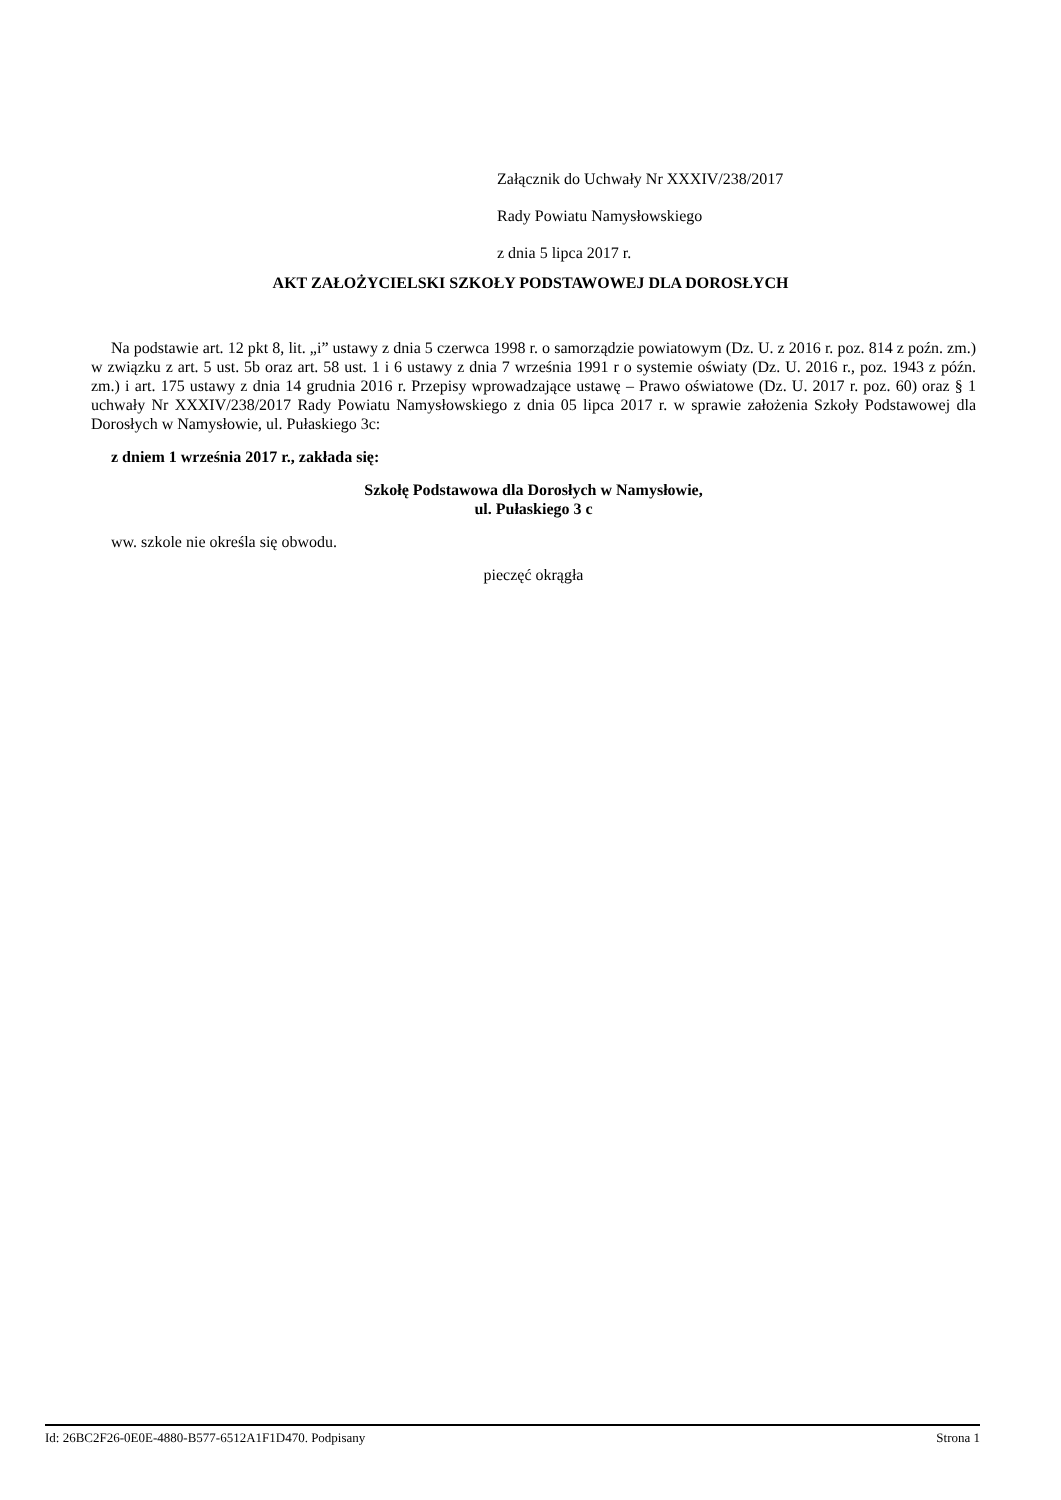Załącznik do Uchwały Nr XXXIV/238/2017
Rady Powiatu Namysłowskiego
z dnia 5 lipca 2017 r.
AKT ZAŁOŻYCIELSKI SZKOŁY PODSTAWOWEJ DLA DOROSŁYCH
Na podstawie art. 12 pkt 8, lit. „i” ustawy z dnia 5 czerwca 1998 r. o samorządzie powiatowym (Dz. U. z 2016 r. poz. 814 z poźn. zm.) w związku z art. 5 ust. 5b oraz art. 58 ust. 1 i 6 ustawy z dnia 7 września 1991 r o systemie oświaty (Dz. U. 2016 r., poz. 1943 z późn. zm.) i art. 175 ustawy z dnia 14 grudnia 2016 r. Przepisy wprowadzające ustawę – Prawo oświatowe (Dz. U. 2017 r. poz. 60) oraz § 1 uchwały Nr XXXIV/238/2017 Rady Powiatu Namysłowskiego z dnia 05 lipca 2017 r. w sprawie założenia Szkoły Podstawowej dla Dorosłych w Namysłowie, ul. Pułaskiego 3c:
z dniem 1 września 2017 r., zakłada się:
Szkołę Podstawowa dla Dorosłych w Namysłowie,
ul. Pułaskiego 3 c
ww. szkole nie określa się obwodu.
pieczęć okrągła
Id: 26BC2F26-0E0E-4880-B577-6512A1F1D470. Podpisany Strona 1